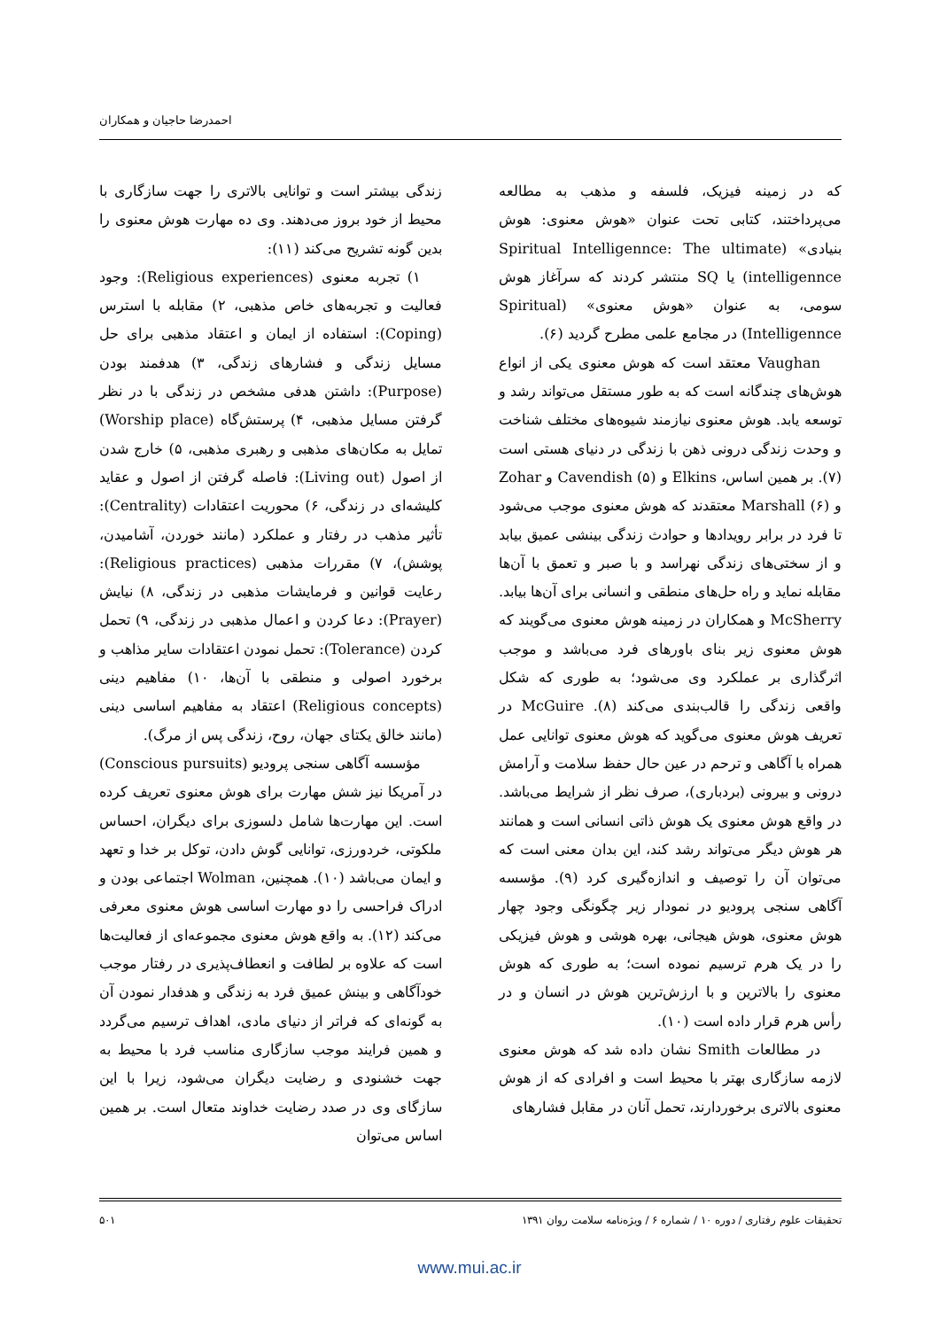احمدرضا حاجیان و همکاران
که در زمینه فیزیک، فلسفه و مذهب به مطالعه می‌پرداختند، کتابی تحت عنوان «هوش معنوی: هوش بنیادی» (Spiritual Intelligennce: The ultimate intelligennce) یا SQ منتشر کردند که سرآغاز هوش سومی، به عنوان «هوش معنوی» (Spiritual Intelligennce) در مجامع علمی مطرح گردید (۶).
Vaughan معتقد است که هوش معنوی یکی از انواع هوش‌های چندگانه است که به طور مستقل می‌تواند رشد و توسعه یابد. هوش معنوی نیازمند شیوه‌های مختلف شناخت و وحدت زندگی درونی ذهن با زندگی در دنیای هستی است (۷). بر همین اساس، Elkins و Cavendish (۵) و Zohar و Marshall (۶) معتقدند که هوش معنوی موجب می‌شود تا فرد در برابر رویدادها و حوادث زندگی بینشی عمیق بیابد و از سختی‌های زندگی نهراسد و با صبر و تعمق با آن‌ها مقابله نماید و راه حل‌های منطقی و انسانی برای آن‌ها بیابد. McSherry و همکاران در زمینه هوش معنوی می‌گویند که هوش معنوی زیر بنای باورهای فرد می‌باشد و موجب اثرگذاری بر عملکرد وی می‌شود؛ به طوری که شکل واقعی زندگی را قالب‌بندی می‌کند (۸). McGuire در تعریف هوش معنوی می‌گوید که هوش معنوی توانایی عمل همراه با آگاهی و ترحم در عین حال حفظ سلامت و آرامش درونی و بیرونی (بردباری)، صرف نظر از شرایط می‌باشد. در واقع هوش معنوی یک هوش ذاتی انسانی است و همانند هر هوش دیگر می‌تواند رشد کند، این بدان معنی است که می‌توان آن را توصیف و اندازه‌گیری کرد (۹). مؤسسه آگاهی سنجی پرودیو در نمودار زیر چگونگی وجود چهار هوش معنوی، هوش هیجانی، بهره هوشی و هوش فیزیکی را در یک هرم ترسیم نموده است؛ به طوری که هوش معنوی را بالاترین و با ارزش‌ترین هوش در انسان و در رأس هرم قرار داده است (۱۰).
در مطالعات Smith نشان داده شد که هوش معنوی لازمه سازگاری بهتر با محیط است و افرادی که از هوش معنوی بالاتری برخوردارند، تحمل آنان در مقابل فشارهای
زندگی بیشتر است و توانایی بالاتری را جهت سازگاری با محیط از خود بروز می‌دهند. وی ده مهارت هوش معنوی را بدین گونه تشریح می‌کند (۱۱):
۱) تجربه معنوی (Religious experiences): وجود فعالیت و تجربه‌های خاص مذهبی، ۲) مقابله با استرس (Coping): استفاده از ایمان و اعتقاد مذهبی برای حل مسایل زندگی و فشارهای زندگی، ۳) هدفمند بودن (Purpose): داشتن هدفی مشخص در زندگی با در نظر گرفتن مسایل مذهبی، ۴) پرستش‌گاه (Worship place) تمایل به مکان‌های مذهبی و رهبری مذهبی، ۵) خارج شدن از اصول (Living out): فاصله گرفتن از اصول و عقاید کلیشه‌ای در زندگی، ۶) محوریت اعتقادات (Centrality): تأثیر مذهب در رفتار و عملکرد (مانند خوردن، آشامیدن، پوشش)، ۷) مقررات مذهبی (Religious practices): رعایت قوانین و فرمایشات مذهبی در زندگی، ۸) نیایش (Prayer): دعا کردن و اعمال مذهبی در زندگی، ۹) تحمل کردن (Tolerance): تحمل نمودن اعتقادات سایر مذاهب و برخورد اصولی و منطقی با آن‌ها، ۱۰) مفاهیم دینی (Religious concepts) اعتقاد به مفاهیم اساسی دینی (مانند خالق یکتای جهان، روح، زندگی پس از مرگ).
مؤسسه آگاهی سنجی پرودیو (Conscious pursuits) در آمریکا نیز شش مهارت برای هوش معنوی تعریف کرده است. این مهارت‌ها شامل دلسوزی برای دیگران، احساس ملکوتی، خردورزی، توانایی گوش دادن، توکل بر خدا و تعهد و ایمان می‌باشد (۱۰). همچنین، Wolman اجتماعی بودن و ادراک فراحسی را دو مهارت اساسی هوش معنوی معرفی می‌کند (۱۲). به واقع هوش معنوی مجموعه‌ای از فعالیت‌ها است که علاوه بر لطافت و انعطاف‌پذیری در رفتار موجب خودآگاهی و بینش عمیق فرد به زندگی و هدفدار نمودن آن به گونه‌ای که فراتر از دنیای مادی، اهداف ترسیم می‌گردد و همین فرایند موجب سازگاری مناسب فرد با محیط به جهت خشنودی و رضایت دیگران می‌شود، زیرا با این سازگای وی در صدد رضایت خداوند متعال است. بر همین اساس می‌توان
تحقیقات علوم رفتاری / دوره ۱۰ / شماره ۶ / ویژه‌نامه سلامت روان ۱۳۹۱ ۵۰۱
www.mui.ac.ir